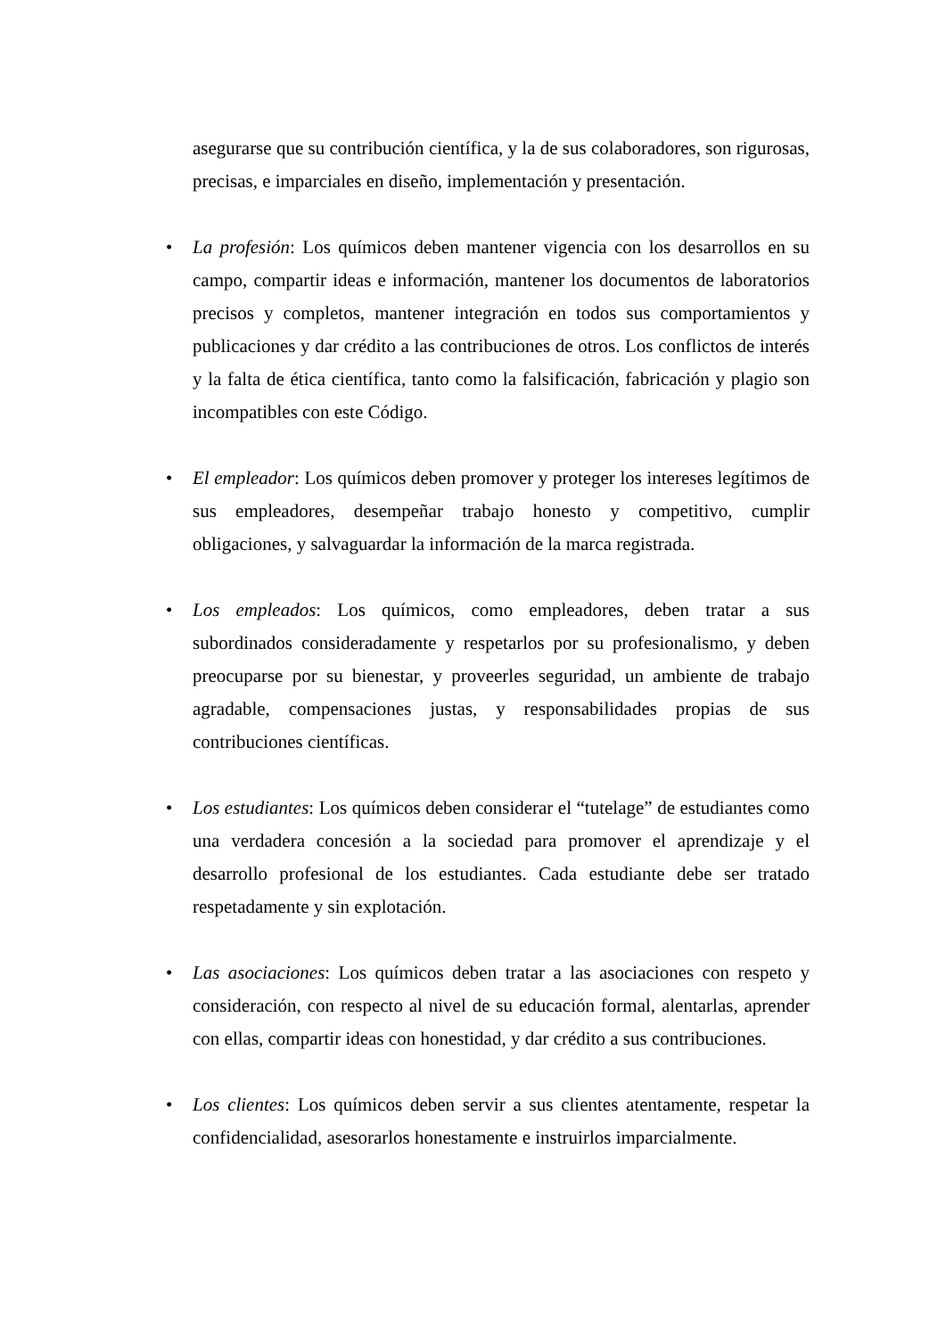asegurarse que su contribución científica, y la de sus colaboradores, son rigurosas, precisas, e imparciales en diseño, implementación y presentación.
• La profesión: Los químicos deben mantener vigencia con los desarrollos en su campo, compartir ideas e información, mantener los documentos de laboratorios precisos y completos, mantener integración en todos sus comportamientos y publicaciones y dar crédito a las contribuciones de otros. Los conflictos de interés y la falta de ética científica, tanto como la falsificación, fabricación y plagio son incompatibles con este Código.
• El empleador: Los químicos deben promover y proteger los intereses legítimos de sus empleadores, desempeñar trabajo honesto y competitivo, cumplir obligaciones, y salvaguardar la información de la marca registrada.
• Los empleados: Los químicos, como empleadores, deben tratar a sus subordinados consideradamente y respetarlos por su profesionalismo, y deben preocuparse por su bienestar, y proveerles seguridad, un ambiente de trabajo agradable, compensaciones justas, y responsabilidades propias de sus contribuciones científicas.
• Los estudiantes: Los químicos deben considerar el “tutelage” de estudiantes como una verdadera concesión a la sociedad para promover el aprendizaje y el desarrollo profesional de los estudiantes. Cada estudiante debe ser tratado respetadamente y sin explotación.
• Las asociaciones: Los químicos deben tratar a las asociaciones con respeto y consideración, con respecto al nivel de su educación formal, alentarlas, aprender con ellas, compartir ideas con honestidad, y dar crédito a sus contribuciones.
• Los clientes: Los químicos deben servir a sus clientes atentamente, respetar la confidencialidad, asesorarlos honestamente e instruirlos imparcialmente.